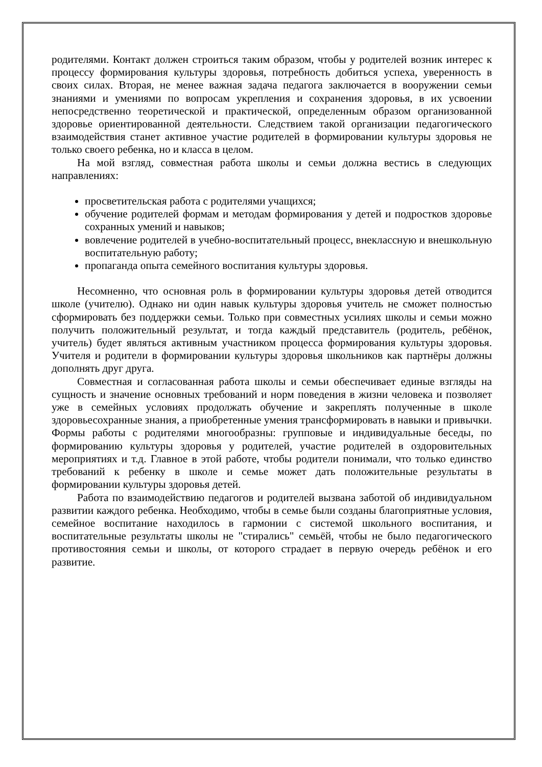родителями. Контакт должен строиться таким образом, чтобы у родителей возник интерес к процессу формирования культуры здоровья, потребность добиться успеха, уверенность в своих силах. Вторая, не менее важная задача педагога заключается в вооружении семьи знаниями и умениями по вопросам укрепления и сохранения здоровья, в их усвоении непосредственно теоретической и практической, определенным образом организованной здоровье ориентированной деятельности. Следствием такой организации педагогического взаимодействия станет активное участие родителей в формировании культуры здоровья не только своего ребенка, но и класса в целом.
На мой взгляд, совместная работа школы и семьи должна вестись в следующих направлениях:
просветительская работа с родителями учащихся;
обучение родителей формам и методам формирования у детей и подростков здоровье сохранных умений и навыков;
вовлечение родителей в учебно-воспитательный процесс, внеклассную и внешкольную воспитательную работу;
пропаганда опыта семейного воспитания культуры здоровья.
Несомненно, что основная роль в формировании культуры здоровья детей отводится школе (учителю). Однако ни один навык культуры здоровья учитель не сможет полностью сформировать без поддержки семьи. Только при совместных усилиях школы и семьи можно получить положительный результат, и тогда каждый представитель (родитель, ребёнок, учитель) будет являться активным участником процесса формирования культуры здоровья. Учителя и родители в формировании культуры здоровья школьников как партнёры должны дополнять друг друга.
Совместная и согласованная работа школы и семьи обеспечивает единые взгляды на сущность и значение основных требований и норм поведения в жизни человека и позволяет уже в семейных условиях продолжать обучение и закреплять полученные в школе здоровьесохранные знания, а приобретенные умения трансформировать в навыки и привычки. Формы работы с родителями многообразны: групповые и индивидуальные беседы, по формированию культуры здоровья у родителей, участие родителей в оздоровительных мероприятиях и т.д. Главное в этой работе, чтобы родители понимали, что только единство требований к ребенку в школе и семье может дать положительные результаты в формировании культуры здоровья детей.
Работа по взаимодействию педагогов и родителей вызвана заботой об индивидуальном развитии каждого ребенка. Необходимо, чтобы в семье были созданы благоприятные условия, семейное воспитание находилось в гармонии с системой школьного воспитания, и воспитательные результаты школы не "стирались" семьёй, чтобы не было педагогического противостояния семьи и школы, от которого страдает в первую очередь ребёнок и его развитие.